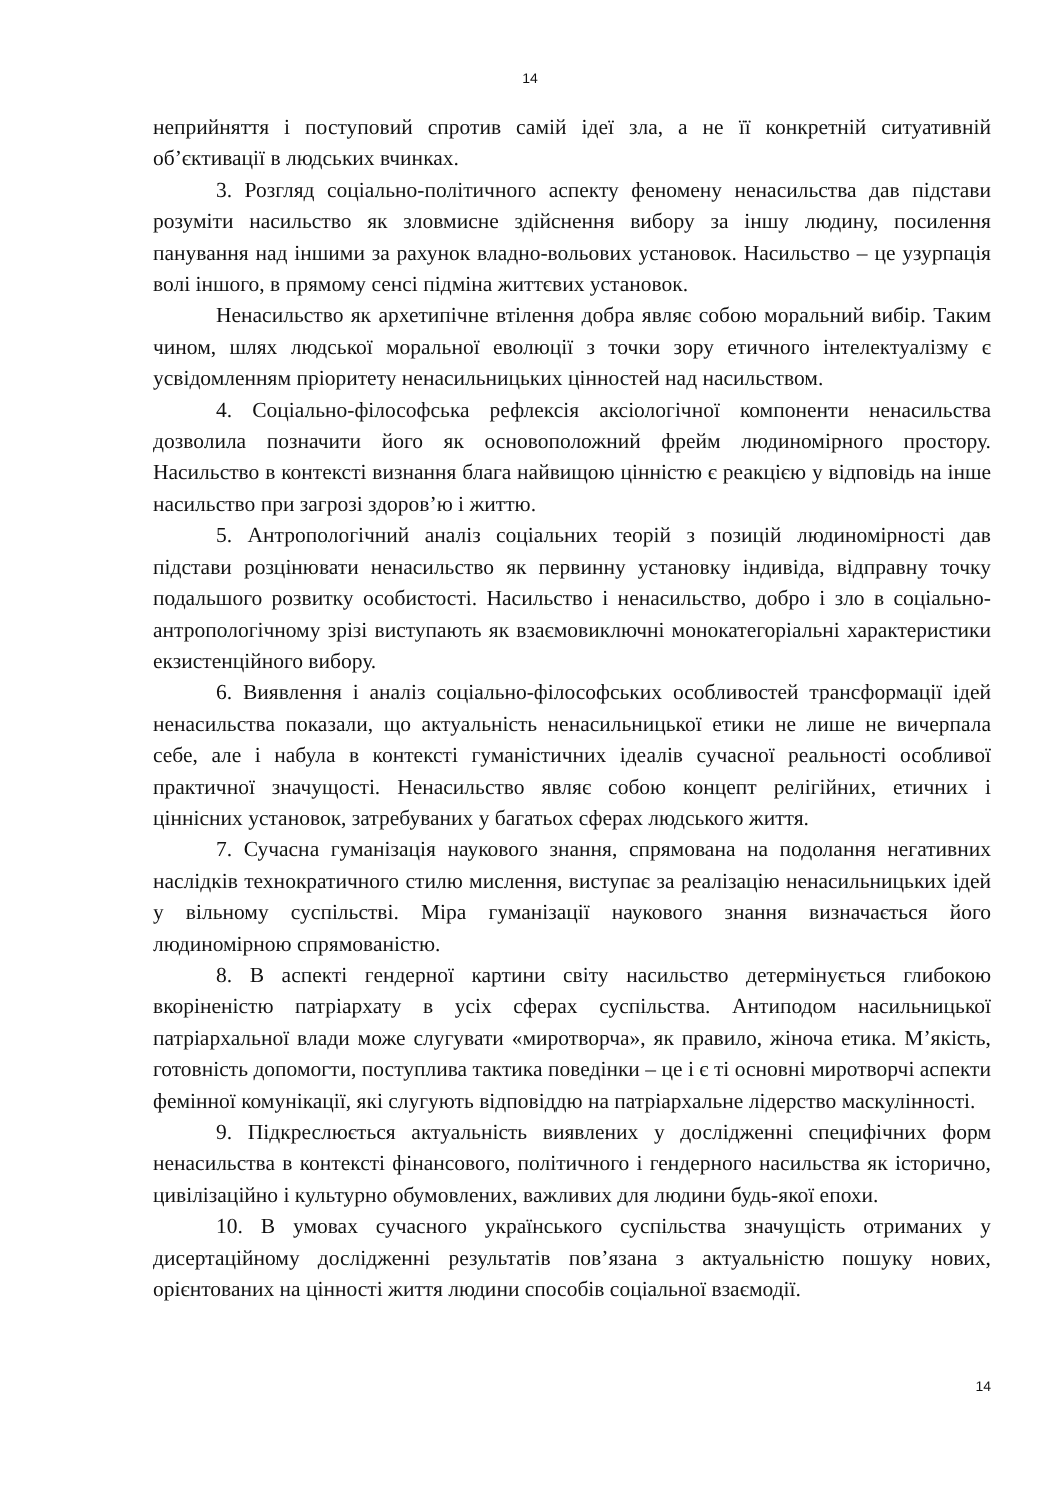14
неприйняття і поступовий спротив самій ідеї зла, а не її конкретній ситуативній об’єктивації в людських вчинках.
3. Розгляд соціально-політичного аспекту феномену ненасильства дав підстави розуміти насильство як зловмисне здійснення вибору за іншу людину, посилення панування над іншими за рахунок владно-вольових установок. Насильство – це узурпація волі іншого, в прямому сенсі підміна життєвих установок.
Ненасильство як архетипічне втілення добра являє собою моральний вибір. Таким чином, шлях людської моральної еволюції з точки зору етичного інтелектуалізму є усвідомленням пріоритету ненасильницьких цінностей над насильством.
4. Соціально-філософська рефлексія аксіологічної компоненти ненасильства дозволила позначити його як основоположний фрейм людиномірного простору. Насильство в контексті визнання блага найвищою цінністю є реакцією у відповідь на інше насильство при загрозі здоров’ю і життю.
5. Антропологічний аналіз соціальних теорій з позицій людиномірності дав підстави розцінювати ненасильство як первинну установку індивіда, відправну точку подальшого розвитку особистості. Насильство і ненасильство, добро і зло в соціально-антропологічному зрізі виступають як взаємовиключні монокатегоріальні характеристики екзистенційного вибору.
6. Виявлення і аналіз соціально-філософських особливостей трансформації ідей ненасильства показали, що актуальність ненасильницької етики не лише не вичерпала себе, але і набула в контексті гуманістичних ідеалів сучасної реальності особливої практичної значущості. Ненасильство являє собою концепт релігійних, етичних і ціннісних установок, затребуваних у багатьох сферах людського життя.
7. Сучасна гуманізація наукового знання, спрямована на подолання негативних наслідків технократичного стилю мислення, виступає за реалізацію ненасильницьких ідей у вільному суспільстві. Міра гуманізації наукового знання визначається його людиномірною спрямованістю.
8. В аспекті гендерної картини світу насильство детермінується глибокою вкоріненістю патріархату в усіх сферах суспільства. Антиподом насильницької патріархальної влади може слугувати «миротворча», як правило, жіноча етика. М’якість, готовність допомогти, поступлива тактика поведінки – це і є ті основні миротворчі аспекти фемінної комунікації, які слугують відповіддю на патріархальне лідерство маскулінності.
9. Підкреслюється актуальність виявлених у дослідженні специфічних форм ненасильства в контексті фінансового, політичного і гендерного насильства як історично, цивілізаційно і культурно обумовлених, важливих для людини будь-якої епохи.
10. В умовах сучасного українського суспільства значущість отриманих у дисертаційному дослідженні результатів пов’язана з актуальністю пошуку нових, орієнтованих на цінності життя людини способів соціальної взаємодії.
14